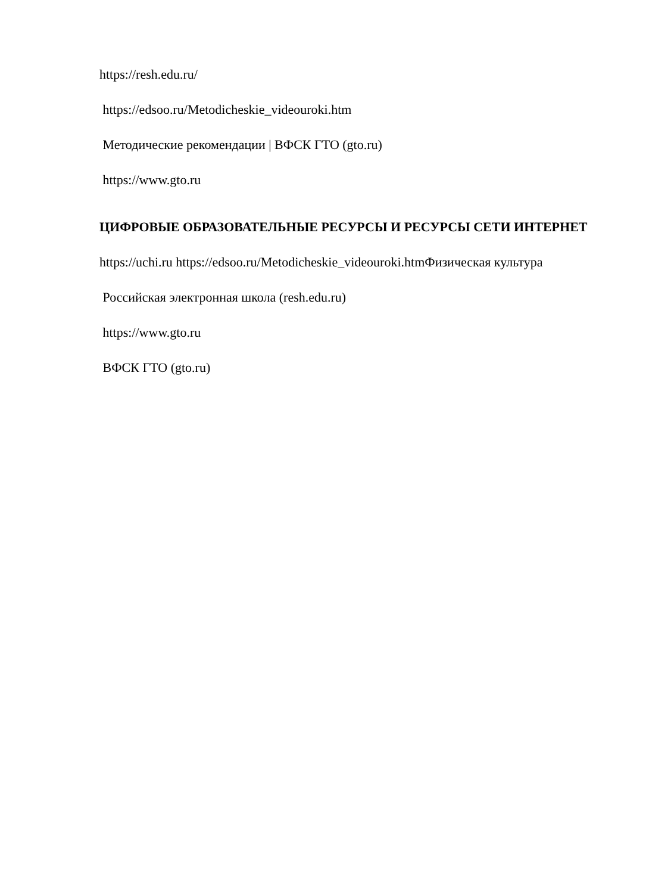https://resh.edu.ru/
https://edsoo.ru/Metodicheskie_videouroki.htm
Методические рекомендации | ВФСК ГТО (gto.ru)
https://www.gto.ru
ЦИФРОВЫЕ ОБРАЗОВАТЕЛЬНЫЕ РЕСУРСЫ И РЕСУРСЫ СЕТИ ИНТЕРНЕТ
https://uchi.ru https://edsoo.ru/Metodicheskie_videouroki.htmФизическая культура
Российская электронная школа (resh.edu.ru)
https://www.gto.ru
ВФСК ГТО (gto.ru)